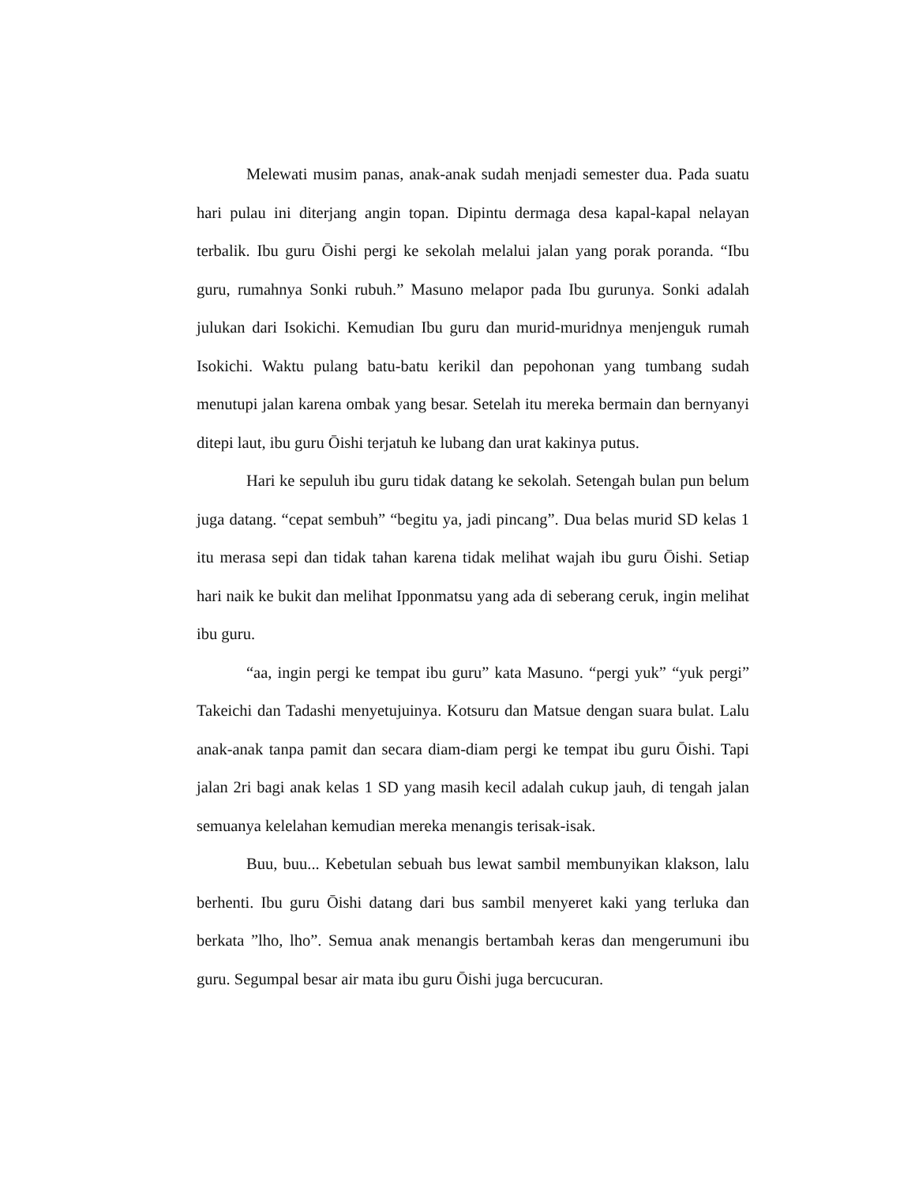Melewati musim panas, anak-anak sudah menjadi semester dua. Pada suatu hari pulau ini diterjang angin topan. Dipintu dermaga desa kapal-kapal nelayan terbalik. Ibu guru Ōishi pergi ke sekolah melalui jalan yang porak poranda. “Ibu guru, rumahnya Sonki rubuh.” Masuno melapor pada Ibu gurunya. Sonki adalah julukan dari Isokichi. Kemudian Ibu guru dan murid-muridnya menjenguk rumah Isokichi. Waktu pulang batu-batu kerikil dan pepohonan yang tumbang sudah menutupi jalan karena ombak yang besar. Setelah itu mereka bermain dan bernyanyi ditepi laut, ibu guru Ōishi terjatuh ke lubang dan urat kakinya putus.
Hari ke sepuluh ibu guru tidak datang ke sekolah. Setengah bulan pun belum juga datang. “cepat sembuh” “begitu ya, jadi pincang”. Dua belas murid SD kelas 1 itu merasa sepi dan tidak tahan karena tidak melihat wajah ibu guru Ōishi. Setiap hari naik ke bukit dan melihat Ipponmatsu yang ada di seberang ceruk, ingin melihat ibu guru.
“aa, ingin pergi ke tempat ibu guru” kata Masuno. “pergi yuk” “yuk pergi” Takeichi dan Tadashi menyetujuinya. Kotsuru dan Matsue dengan suara bulat. Lalu anak-anak tanpa pamit dan secara diam-diam pergi ke tempat ibu guru Ōishi. Tapi jalan 2ri bagi anak kelas 1 SD yang masih kecil adalah cukup jauh, di tengah jalan semuanya kelelahan kemudian mereka menangis terisak-isak.
Buu, buu... Kebetulan sebuah bus lewat sambil membunyikan klakson, lalu berhenti. Ibu guru Ōishi datang dari bus sambil menyeret kaki yang terluka dan berkata ”lho, lho”. Semua anak menangis bertambah keras dan mengerumuni ibu guru. Segumpal besar air mata ibu guru Ōishi juga bercucuran.